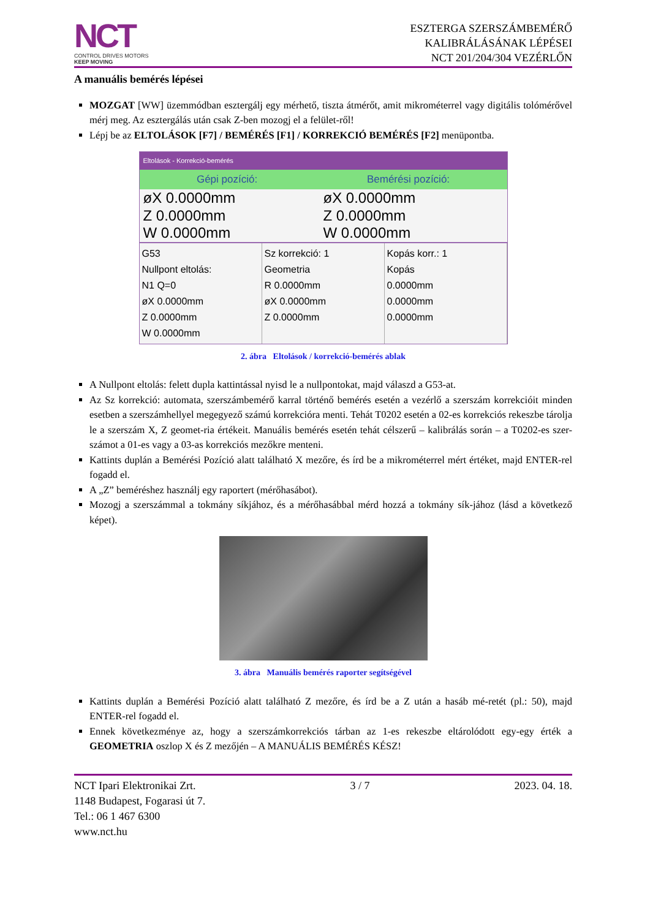NCT
CONTROL DRIVES MOTORS
KEEP MOVING
ESZTERGA SZERSZÁMBEMÉRŐ
KALIBRÁLÁSÁNAK LÉPÉSEI
NCT 201/204/304 VEZÉRLŐN
A manuális bemérés lépései
MOZGAT [WW] üzemmódban esztergálj egy mérhető, tiszta átmérőt, amit mikrométerrel vagy digitális tolómérővel mérj meg. Az esztergálás után csak Z-ben mozogj el a felület-ről!
Lépj be az ELTOLÁSOK [F7] / BEMÉRÉS [F1] / KORREKCIÓ BEMÉRÉS [F2] menüpontba.
Eltolások - Korrekció-bemérés
Gépi pozíció: Bemérési pozíció:
øX 0.0000mm øX 0.0000mm
Z 0.0000mm Z 0.0000mm
W 0.0000mm W 0.0000mm
G53
Nullpont eltolás:
N1 Q=0
øX 0.0000mm
Z 0.0000mm
W 0.0000mm
Sz korrekció: 1
Geometria
R 0.0000mm
øX 0.0000mm
Z 0.0000mm
Kopás korr.: 1
Kopás
0.0000mm
0.0000mm
0.0000mm
2. ábra Eltolások / korrekció-bemérés ablak
A Nullpont eltolás: felett dupla kattintással nyisd le a nullpontokat, majd válaszd a G53-at.
Az Sz korrekció: automata, szerszámbemérő karral történő bemérés esetén a vezérlő a szerszám korrekcióit minden esetben a szerszámhellyel megegyező számú korrekcióra menti. Tehát T0202 esetén a 02-es korrekciós rekeszbe tárolja le a szerszám X, Z geomet-ria értékeit. Manuális bemérés esetén tehát célszerű – kalibrálás során – a T0202-es szer-számot a 01-es vagy a 03-as korrekciós mezőkre menteni.
Kattints duplán a Bemérési Pozíció alatt található X mezőre, és írd be a mikrométerrel mért értéket, majd ENTER-rel fogadd el.
A „Z” beméréshez használj egy raportert (mérőhasábot).
Mozogj a szerszámmal a tokmány síkjához, és a mérőhasábbal mérd hozzá a tokmány sík-jához (lásd a következő képet).
3. ábra Manuális bemérés raporter segítségével
Kattints duplán a Bemérési Pozíció alatt található Z mezőre, és írd be a Z után a hasáb mé-retét (pl.: 50), majd ENTER-rel fogadd el.
Ennek következménye az, hogy a szerszámkorrekciós tárban az 1-es rekeszbe eltárolódott egy-egy érték a GEOMETRIA oszlop X és Z mezőjén – A MANUÁLIS BEMÉRÉS KÉSZ!
NCT Ipari Elektronikai Zrt.
1148 Budapest, Fogarasi út 7.
Tel.: 06 1 467 6300
www.nct.hu
3 / 7 2023. 04. 18.